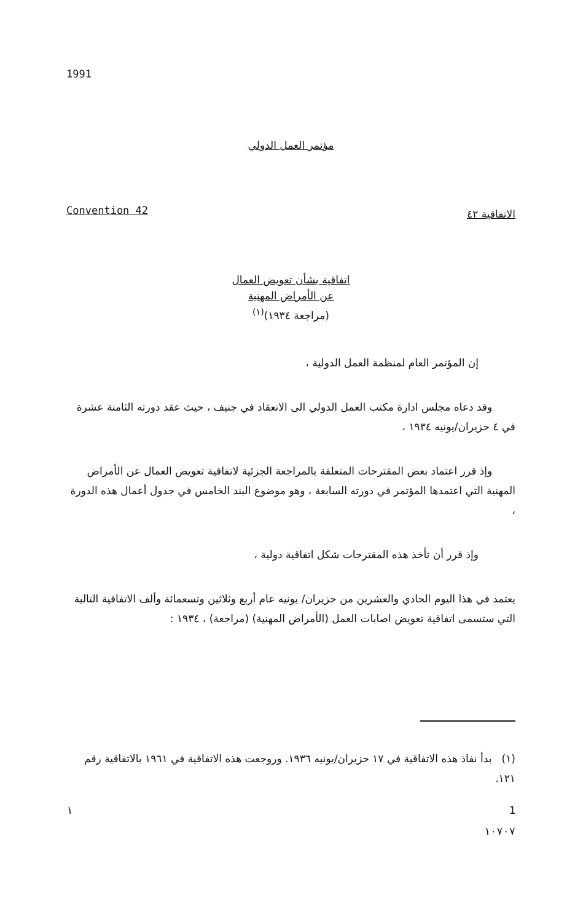1991
مؤتمر العمل الدولي
Convention 42 الاتفاقية ٤٢
اتفاقية بشأن تعويض العمال
عن الأمراض المهنية
(مراجعة ١٩٣٤)<sup>(١)</sup>
إن المؤتمر العام لمنظمة العمل الدولية ،
وقد دعاه مجلس ادارة مكتب العمل الدولي الى الانعقاد في جنيف ، حيث عقد دورته الثامنة عشرة في ٤ حزيران/يونيه ١٩٣٤ ،
وإذ قرر اعتماد بعض المقترحات المتعلقة بالمراجعة الجزئية لاتفاقية تعويض العمال عن الأمراض المهنية التي اعتمدها المؤتمر في دورته السابعة ، وهو موضوع البند الخامس في جدول أعمال هذه الدورة ،
وإذ قرر أن تأخذ هذه المقترحات شكل اتفاقية دولية ،
يعتمد في هذا اليوم الحادي والعشرين من حزيران/ يونيه عام أربع وثلاثين وتسعمائة وألف الاتفاقية التالية التي ستسمى اتفاقية تعويض اصابات العمل (الأمراض المهنية) (مراجعة) ، ١٩٣٤ :
(١) بدأ نفاذ هذه الاتفاقية في ١٧ حزيران/يونيه ١٩٣٦. وروجعت هذه الاتفاقية في ١٩٦١ بالاتفاقية رقم ١٢١.
١ 1
١٠٧٠٧